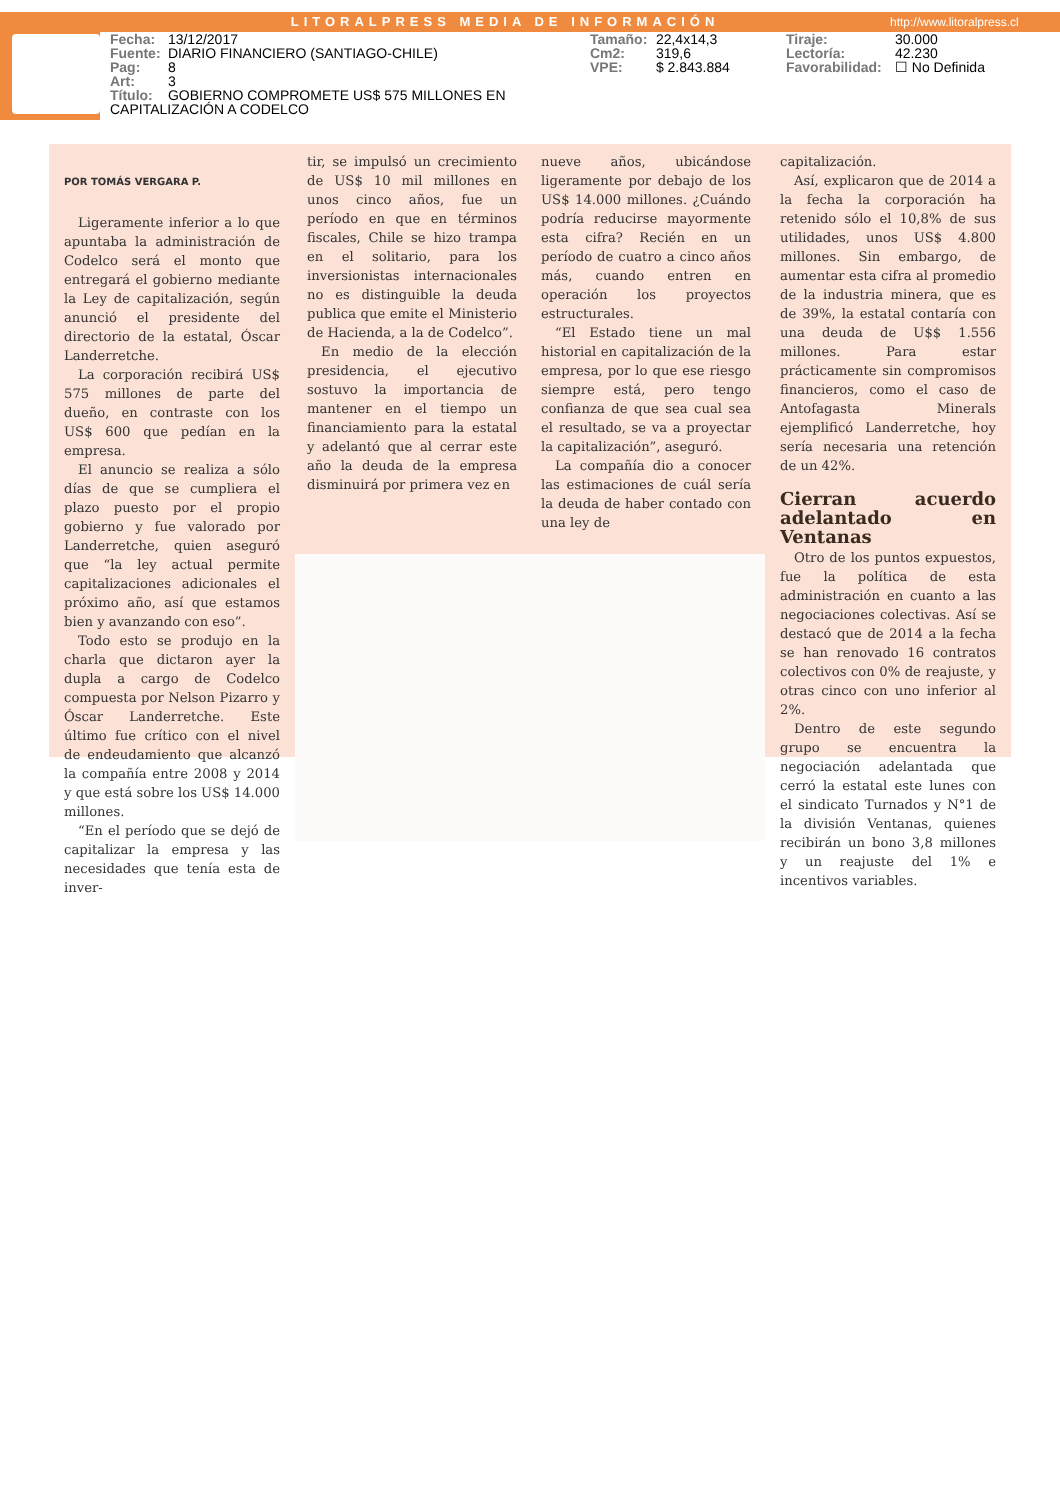LITORALPRESS MEDIA DE INFORMACIÓN
http://www.litoralpress.cl
Fecha: 13/12/2017
Fuente: DIARIO FINANCIERO (SANTIAGO-CHILE)
Pag: 8
Art: 3
Título: GOBIERNO COMPROMETE US$ 575 MILLONES EN CAPITALIZACIÓN A CODELCO
Tamaño: 22,4x14,3
Cm2: 319,6
VPE: $ 2.843.884
Tiraje: 30.000
Lectoría: 42.230
Favorabilidad: ☐ No Definida
POR TOMÁS VERGARA P.
Ligeramente inferior a lo que apuntaba la administración de Codelco será el monto que entregará el gobierno mediante la Ley de capitalización, según anunció el presidente del directorio de la estatal, Óscar Landerretche.
La corporación recibirá US$ 575 millones de parte del dueño, en contraste con los US$ 600 que pedían en la empresa.
El anuncio se realiza a sólo días de que se cumpliera el plazo puesto por el propio gobierno y fue valorado por Landerretche, quien aseguró que “la ley actual permite capitalizaciones adicionales el próximo año, así que estamos bien y avanzando con eso”.
Todo esto se produjo en la charla que dictaron ayer la dupla a cargo de Codelco compuesta por Nelson Pizarro y Óscar Landerretche. Este último fue crítico con el nivel de endeudamiento que alcanzó la compañía entre 2008 y 2014 y que está sobre los US$ 14.000 millones.
“En el período que se dejó de capitalizar la empresa y las necesidades que tenía esta de inver-
tir, se impulsó un crecimiento de US$ 10 mil millones en unos cinco años, fue un período en que en términos fiscales, Chile se hizo trampa en el solitario, para los inversionistas internacionales no es distinguible la deuda publica que emite el Ministerio de Hacienda, a la de Codelco”.
En medio de la elección presidencia, el ejecutivo sostuvo la importancia de mantener en el tiempo un financiamiento para la estatal y adelantó que al cerrar este año la deuda de la empresa disminuirá por primera vez en
nueve años, ubicándose ligeramente por debajo de los US$ 14.000 millones. ¿Cuándo podría reducirse mayormente esta cifra? Recién en un período de cuatro a cinco años más, cuando entren en operación los proyectos estructurales.
“El Estado tiene un mal historial en capitalización de la empresa, por lo que ese riesgo siempre está, pero tengo confianza de que sea cual sea el resultado, se va a proyectar la capitalización”, aseguró.
La compañía dio a conocer las estimaciones de cuál sería la deuda de haber contado con una ley de
capitalización.
Así, explicaron que de 2014 a la fecha la corporación ha retenido sólo el 10,8% de sus utilidades, unos US$ 4.800 millones. Sin embargo, de aumentar esta cifra al promedio de la industria minera, que es de 39%, la estatal contaría con una deuda de U$$ 1.556 millones. Para estar prácticamente sin compromisos financieros, como el caso de Antofagasta Minerals ejemplificó Landerretche, hoy sería necesaria una retención de un 42%.
Cierran acuerdo adelantado en Ventanas
Otro de los puntos expuestos, fue la política de esta administración en cuanto a las negociaciones colectivas. Así se destacó que de 2014 a la fecha se han renovado 16 contratos colectivos con 0% de reajuste, y otras cinco con uno inferior al 2%.
Dentro de este segundo grupo se encuentra la negociación adelantada que cerró la estatal este lunes con el sindicato Turnados y N°1 de la división Ventanas, quienes recibirán un bono 3,8 millones y un reajuste del 1% e incentivos variables.